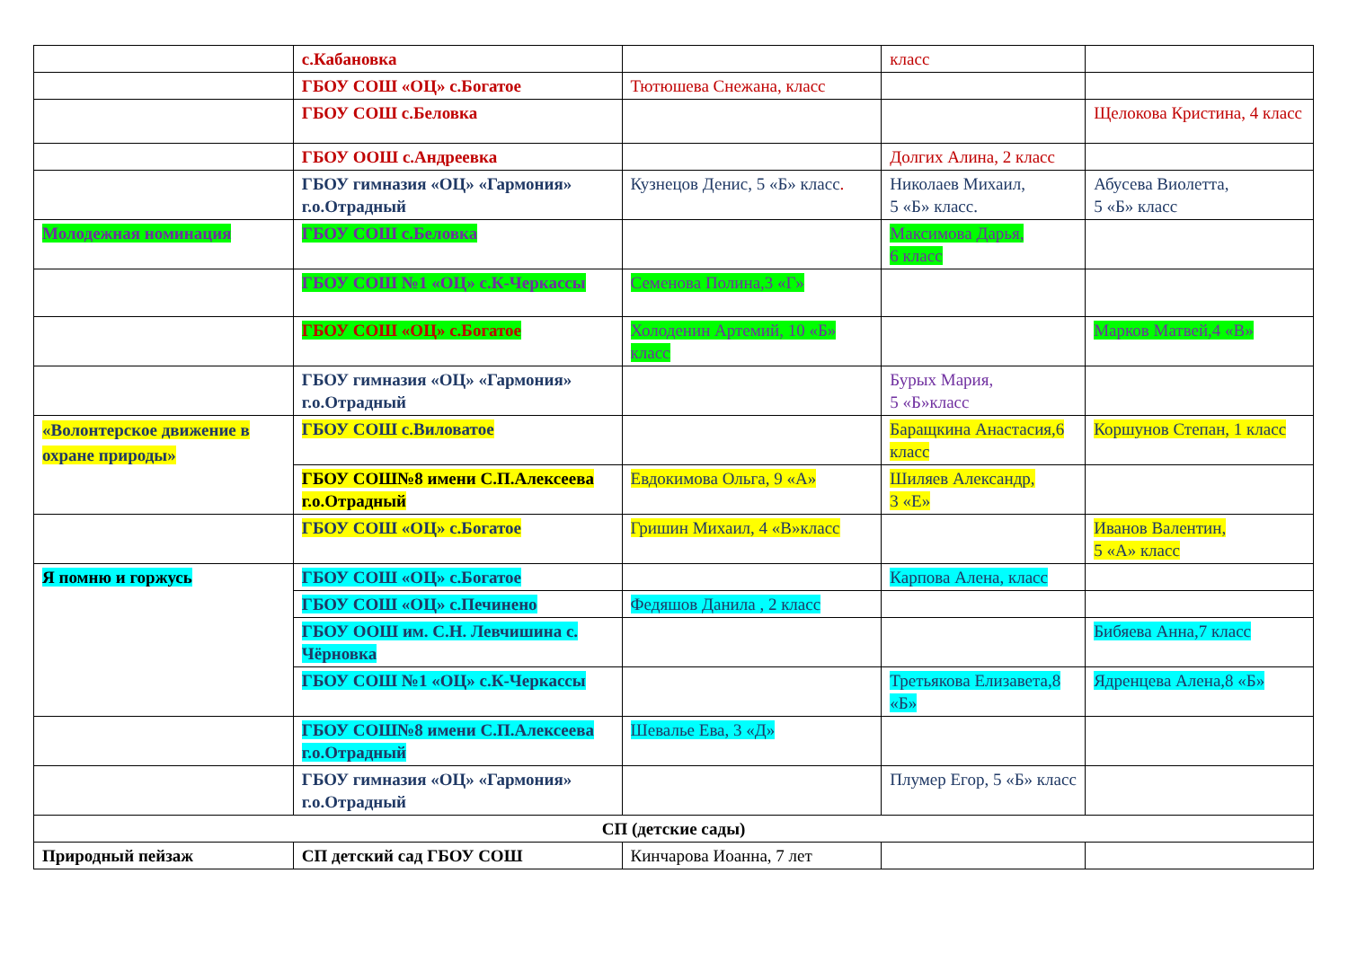| | с.Кабановка | | класс | |
| | ГБОУ СОШ «ОЦ» с.Богатое | Тютюшева Снежана, класс | | |
| | ГБОУ СОШ с.Беловка | | | Щелокова Кристина, 4 класс |
| | ГБОУ ООШ с.Андреевка | | Долгих Алина, 2 класс | |
| | ГБОУ гимназия «ОЦ» «Гармония» г.о.Отрадный | Кузнецов Денис, 5 «Б» класс . | Николаев Михаил, 5 «Б» класс. | Абусева Виолетта, 5 «Б» класс |
| Молодежная номинация | ГБОУ СОШ с.Беловка | | Максимова Дарья, 6 класс | |
| | ГБОУ СОШ №1 «ОЦ» с.К-Черкассы | Семенова Полина,3 «Г» | | |
| | ГБОУ СОШ «ОЦ» с.Богатое | Холоденин Артемий, 10 «Б» класс | | Марков Матвей,4 «В» |
| | ГБОУ гимназия «ОЦ» «Гармония» г.о.Отрадный | | Бурых Мария, 5 «Б»класс | |
| «Волонтерское движение в охране природы» | ГБОУ СОШ с.Виловатое | | Баращкина Анастасия,6 класс | Коршунов Степан, 1 класс |
| | ГБОУ СОШ№8 имени С.П.Алексеева г.о.Отрадный | Евдокимова Ольга, 9 «А» | Шиляев Александр, 3 «Е» | |
| | ГБОУ СОШ «ОЦ» с.Богатое | Гришин Михаил, 4 «В»класс | | Иванов Валентин, 5 «А» класс |
| Я помню и горжусь | ГБОУ СОШ «ОЦ» с.Богатое | | Карпова Алена, класс | |
| | ГБОУ СОШ «ОЦ» с.Печинено | Федяшов Данила , 2 класс | | |
| | ГБОУ ООШ им. С.Н. Левчишина с. Чёрновка | | | Бибяева Анна,7 класс |
| | ГБОУ СОШ №1 «ОЦ» с.К-Черкассы | | Третьякова Елизавета,8 «Б» | Ядренцева Алена,8 «Б» |
| | ГБОУ СОШ№8 имени С.П.Алексеева г.о.Отрадный | Шевалье Ева, 3 «Д» | | |
| | ГБОУ гимназия «ОЦ» «Гармония» г.о.Отрадный | | Плумер Егор, 5 «Б» класс | |
| СП (детские сады) | | | | |
| Природный пейзаж | СП детский сад ГБОУ СОШ | Кинчарова Иоанна, 7 лет | | |